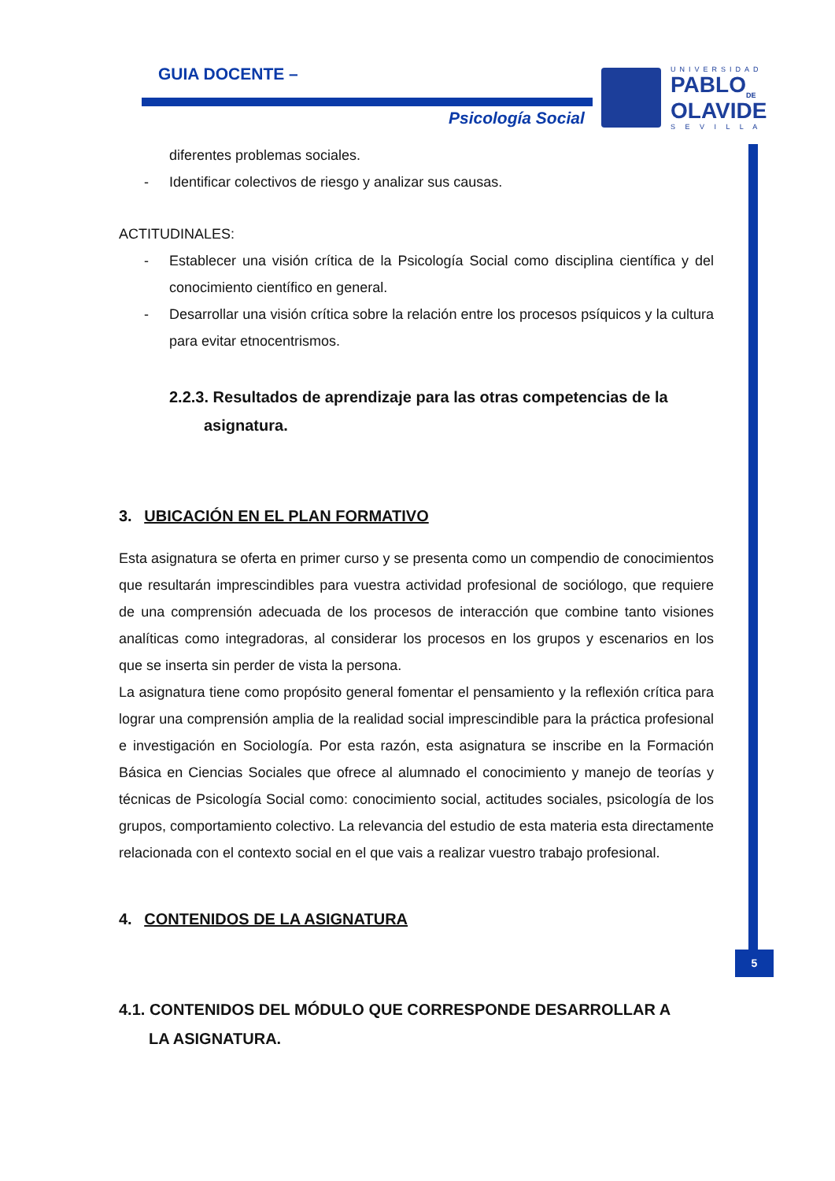GUIA DOCENTE –
Psicología Social
UNIVERSIDAD
PABLO<sub>DE</sub>
OLAVIDE
S E V I L L A
5
diferentes problemas sociales.
- Identificar colectivos de riesgo y analizar sus causas.
ACTITUDINALES:
- Establecer una visión crítica de la Psicología Social como disciplina científica y del conocimiento científico en general.
- Desarrollar una visión crítica sobre la relación entre los procesos psíquicos y la cultura para evitar etnocentrismos.
2.2.3. Resultados de aprendizaje para las otras competencias de la
asignatura.
3. UBICACIÓN EN EL PLAN FORMATIVO
Esta asignatura se oferta en primer curso y se presenta como un compendio de conocimientos que resultarán imprescindibles para vuestra actividad profesional de sociólogo, que requiere de una comprensión adecuada de los procesos de interacción que combine tanto visiones analíticas como integradoras, al considerar los procesos en los grupos y escenarios en los que se inserta sin perder de vista la persona.
La asignatura tiene como propósito general fomentar el pensamiento y la reflexión crítica para lograr una comprensión amplia de la realidad social imprescindible para la práctica profesional e investigación en Sociología. Por esta razón, esta asignatura se inscribe en la Formación Básica en Ciencias Sociales que ofrece al alumnado el conocimiento y manejo de teorías y técnicas de Psicología Social como: conocimiento social, actitudes sociales, psicología de los grupos, comportamiento colectivo. La relevancia del estudio de esta materia esta directamente relacionada con el contexto social en el que vais a realizar vuestro trabajo profesional.
4. CONTENIDOS DE LA ASIGNATURA
4.1. CONTENIDOS DEL MÓDULO QUE CORRESPONDE DESARROLLAR A
LA ASIGNATURA.